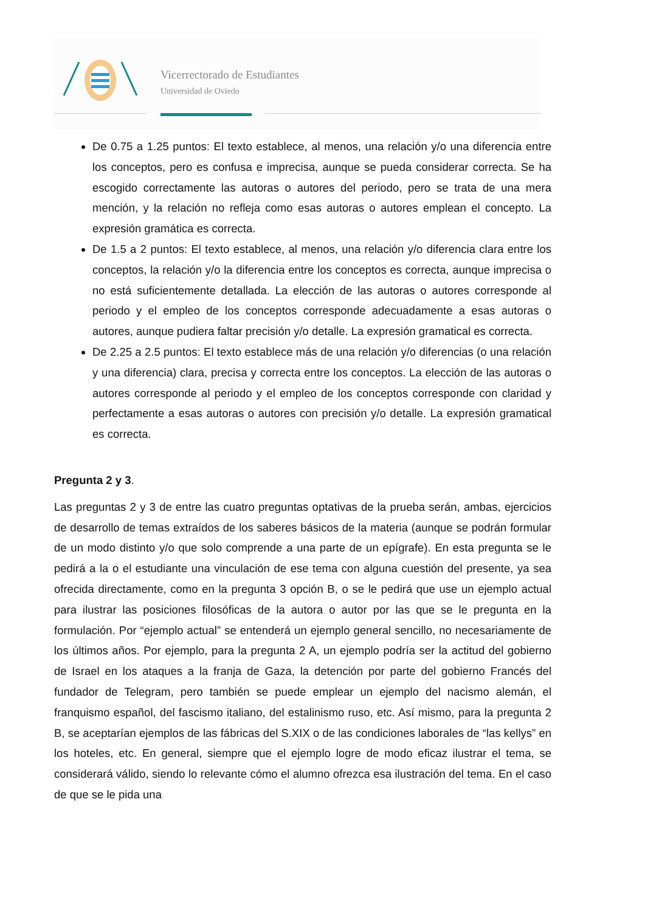Vicerrectorado de Estudiantes
Universidad de Oviedo
De 0.75 a 1.25 puntos: El texto establece, al menos, una relación y/o una diferencia entre los conceptos, pero es confusa e imprecisa, aunque se pueda considerar correcta. Se ha escogido correctamente las autoras o autores del periodo, pero se trata de una mera mención, y la relación no refleja como esas autoras o autores emplean el concepto. La expresión gramática es correcta.
De 1.5 a 2 puntos: El texto establece, al menos, una relación y/o diferencia clara entre los conceptos, la relación y/o la diferencia entre los conceptos es correcta, aunque imprecisa o no está suficientemente detallada. La elección de las autoras o autores corresponde al periodo y el empleo de los conceptos corresponde adecuadamente a esas autoras o autores, aunque pudiera faltar precisión y/o detalle. La expresión gramatical es correcta.
De 2.25 a 2.5 puntos: El texto establece más de una relación y/o diferencias (o una relación y una diferencia) clara, precisa y correcta entre los conceptos. La elección de las autoras o autores corresponde al periodo y el empleo de los conceptos corresponde con claridad y perfectamente a esas autoras o autores con precisión y/o detalle. La expresión gramatical es correcta.
Pregunta 2 y 3.
Las preguntas 2 y 3 de entre las cuatro preguntas optativas de la prueba serán, ambas, ejercicios de desarrollo de temas extraídos de los saberes básicos de la materia (aunque se podrán formular de un modo distinto y/o que solo comprende a una parte de un epígrafe). En esta pregunta se le pedirá a la o el estudiante una vinculación de ese tema con alguna cuestión del presente, ya sea ofrecida directamente, como en la pregunta 3 opción B, o se le pedirá que use un ejemplo actual para ilustrar las posiciones filosóficas de la autora o autor por las que se le pregunta en la formulación. Por “ejemplo actual” se entenderá un ejemplo general sencillo, no necesariamente de los últimos años. Por ejemplo, para la pregunta 2 A, un ejemplo podría ser la actitud del gobierno de Israel en los ataques a la franja de Gaza, la detención por parte del gobierno Francés del fundador de Telegram, pero también se puede emplear un ejemplo del nacismo alemán, el franquismo español, del fascismo italiano, del estalinismo ruso, etc. Así mismo, para la pregunta 2 B, se aceptarían ejemplos de las fábricas del S.XIX o de las condiciones laborales de “las kellys” en los hoteles, etc. En general, siempre que el ejemplo logre de modo eficaz ilustrar el tema, se considerará válido, siendo lo relevante cómo el alumno ofrezca esa ilustración del tema. En el caso de que se le pida una